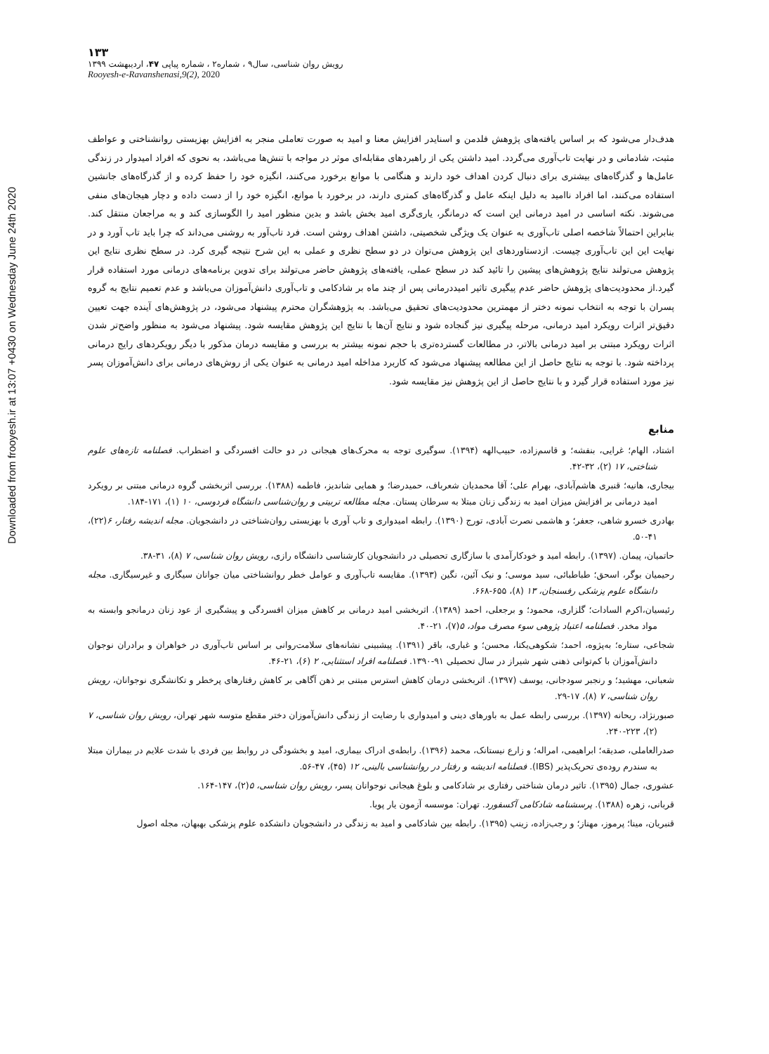Downloaded from frooyesh.ir at 13:07 +0430 on Wednesday June 24th 2020
۱۳۳
رویش روان شناسی، سال۹ ، شماره۲ ، شماره پیاپی ۴۷، اردیبهشت ۱۳۹۹
Rooyesh-e-Ravanshenasi,9(2), 2020
هدف‌دار می‌شود که بر اساس یافته‌های پژوهش فلدمن و اسنایدر افزایش معنا و امید به صورت تعاملی منجر به افزایش بهزیستی روانشناختی و عواطف مثبت، شادمانی و در نهایت تاب‌آوری می‌گردد. امید داشتن یکی از راهبردهای مقابله‌ای موثر در مواجه با تنش‌ها می‌باشد، به نحوی که افراد امیدوار در زندگی عامل‌ها و گذرگاه‌های بیشتری برای دنبال کردن اهداف خود دارند و هنگامی با موانع برخورد می‌کنند، انگیزه خود را حفظ کرده و از گذرگاه‌های جانشین استفاده می‌کنند، اما افراد ناامید به دلیل اینکه عامل و گذرگاه‌های کمتری دارند، در برخورد با موانع، انگیزه خود را از دست داده و دچار هیجان‌های منفی می‌شوند. نکته اساسی در امید درمانی این است که درمانگر، یاری‌گری امید بخش باشد و بدین منظور امید را الگوسازی کند و به مراجعان منتقل کند. بنابراین احتمالاً شاخصه اصلی تاب‌آوری به عنوان یک ویژگی شخصیتی، داشتن اهداف روشن است. فرد تاب‌آور به روشنی می‌داند که چرا باید تاب آورد و در نهایت این این تاب‌آوری چیست. ازدستاوردهای این پژوهش می‌توان در دو سطح نظری و عملی به این شرح نتیجه گیری کرد. در سطح نظری نتایج این پژوهش می‌تولند نتایج پژوهش‌های پیشین را تائید کند در سطح عملی، یافته‌های پژوهش حاضر می‌تولند برای تدوین برنامه‌های درمانی مورد استفاده قرار گیرد.از محدودیت‌های پژوهش حاضر عدم پیگیری تاثیر امیددرمانی پس از چند ماه بر شادکامی و تاب‌آوری دانش‌آموزان می‌باشد و عدم تعمیم نتایج به گروه پسران با توجه به انتخاب نمونه دختر از مهمترین محدودیت‌های تحقیق می‌باشد. به پژوهشگران محترم پیشنهاد می‌شود، در پژوهش‌های آینده جهت تعیین دقیق‌تر اثرات رویکرد امید درمانی، مرحله پیگیری نیز گنجاده شود و نتایج آن‌ها با نتایج این پژوهش مقایسه شود. پیشنهاد می‌شود به منظور واضح‌تر شدن اثرات رویکرد مبتنی بر امید درمانی بالاتر، در مطالعات گسترده‌تری با حجم نمونه بیشتر به بررسی و مقایسه درمان مذکور با دیگر رویکردهای رایج درمانی پرداخته شود. با توجه به نتایج حاصل از این مطالعه پیشنهاد می‌شود که کاربرد مداخله امید درمانی به عنوان یکی از روش‌های درمانی برای دانش‌آموزان پسر نیز مورد استفاده قرار گیرد و با نتایج حاصل از این پژوهش نیز مقایسه شود.
منابع
اشتاد، الهام؛ غرایی، بنفشه؛ و قاسم‌زاده، حبیب‌الهه (۱۳۹۴). سوگیری توجه به محرک‌های هیجانی در دو حالت افسردگی و اضطراب. فصلنامه تازه‌های علوم شناختی، ۱۷ (۲)، ۳۲-۴۲.
بیجاری، هانیه؛ قنبری هاشم‌آبادی، بهرام علی؛ آقا محمدیان شعرباف، حمیدرضا؛ و همایی شاندیز، فاطمه (۱۳۸۸). بررسی اثربخشی گروه درمانی مبتنی بر رویکرد امید درمانی بر افزایش میزان امید به زندگی زنان مبتلا به سرطان پستان. مجله مطالعه تربیتی و روان‌شناسی دانشگاه فردوسی، ۱۰ (۱)، ۱۷۱-۱۸۴.
بهادری خسرو شاهی، جعفر؛ و هاشمی نصرت آبادی، تورج (۱۳۹۰). رابطه امیدواری و تاب آوری با بهزیستی روان‌شناختی در دانشجویان. مجله اندیشه رفتار، ۶(۲۲)، ۴۱-۵۰.
حاتمیان، پیمان. (۱۳۹۷). رابطه امید و خودکارآمدی با سازگاری تحصیلی در دانشجویان کارشناسی دانشگاه رازی، رویش روان شناسی، ۷ (۸)، ۳۱-۳۸.
رحیمیان بوگر، اسحق؛ طباطبائی، سید موسی؛ و نیک آئین، نگین (۱۳۹۳). مقایسه تاب‌آوری و عوامل خطر روانشناختی میان جوانان سیگاری و غیرسیگاری. مجله دانشگاه علوم پزشکی رفسنجان، ۱۳ (۸)، ۶۵۵-۶۶۸.
رئیسیان،اکرم السادات؛ گلزاری، محمود؛ و برجعلی، احمد (۱۳۸۹). اثربخشی امید درمانی بر کاهش میزان افسردگی و پیشگیری از عود زنان درمانجو وابسته به مواد مخدر. فصلنامه اعتیاد پژوهی سوء مصرف مواد، ۵(۷)، ۲۱-۴۰.
شجاعی، ستاره؛ به‌پژوه، احمد؛ شکوهی‌یکتا، محسن؛ و غباری، باقر (۱۳۹۱). پیشبینی نشانه‌های سلامت‌روانی بر اساس تاب‌آوری در خواهران و برادران نوجوان دانش‌آموزان با کم‌توانی ذهنی شهر شیراز در سال تحصیلی ۹۱-۱۳۹۰. فصلنامه افراد استثنایی، ۲ (۶)، ۲۱-۴۶.
شعبانی، مهشید؛ و رنجبر سودجانی، یوسف (۱۳۹۷). اثربخشی درمان کاهش استرس مبتنی بر ذهن آگاهی بر کاهش رفتارهای پرخطر و تکانشگری نوجوانان، رویش روان شناسی، ۷ (۸)، ۱۷-۲۹.
صبورنژاد، ریحانه (۱۳۹۷). بررسی رابطه عمل به باورهای دینی و امیدواری با رضایت از زندگی دانش‌آموزان دختر مقطع متوسه شهر تهران، رویش روان شناسی، ۷ (۲)، ۲۲۳-۲۴۰.
صدرالعاملی، صدیقه؛ ابراهیمی، امراله؛ و زارع نیستانک، محمد (۱۳۹۶). رابطه‌ی ادراک بیماری، امید و بخشودگی در روابط بین فردی با شدت علایم در بیماران مبتلا به سندرم روده‌ی تحریک‌پذیر (IBS). فصلنامه اندیشه و رفتار در روانشناسی بالینی، ۱۲ (۴۵)، ۴۷-۵۶.
عشوری، جمال (۱۳۹۵). تاثیر درمان شناختی رفتاری بر شادکامی و بلوغ هیجانی نوجوانان پسر، رویش روان شناسی، ۵(۲)، ۱۴۷-۱۶۴.
قربانی، زهره (۱۳۸۸). پرسشنامه شادکامی آکسفورد. تهران: موسسه آزمون یار پویا.
قنبریان، مینا؛ پرموز، مهناز؛ و رجب‌زاده، زینب (۱۳۹۵). رابطه بین شادکامی و امید به زندگی در دانشجویان دانشکده علوم پزشکی بهبهان، مجله اصول